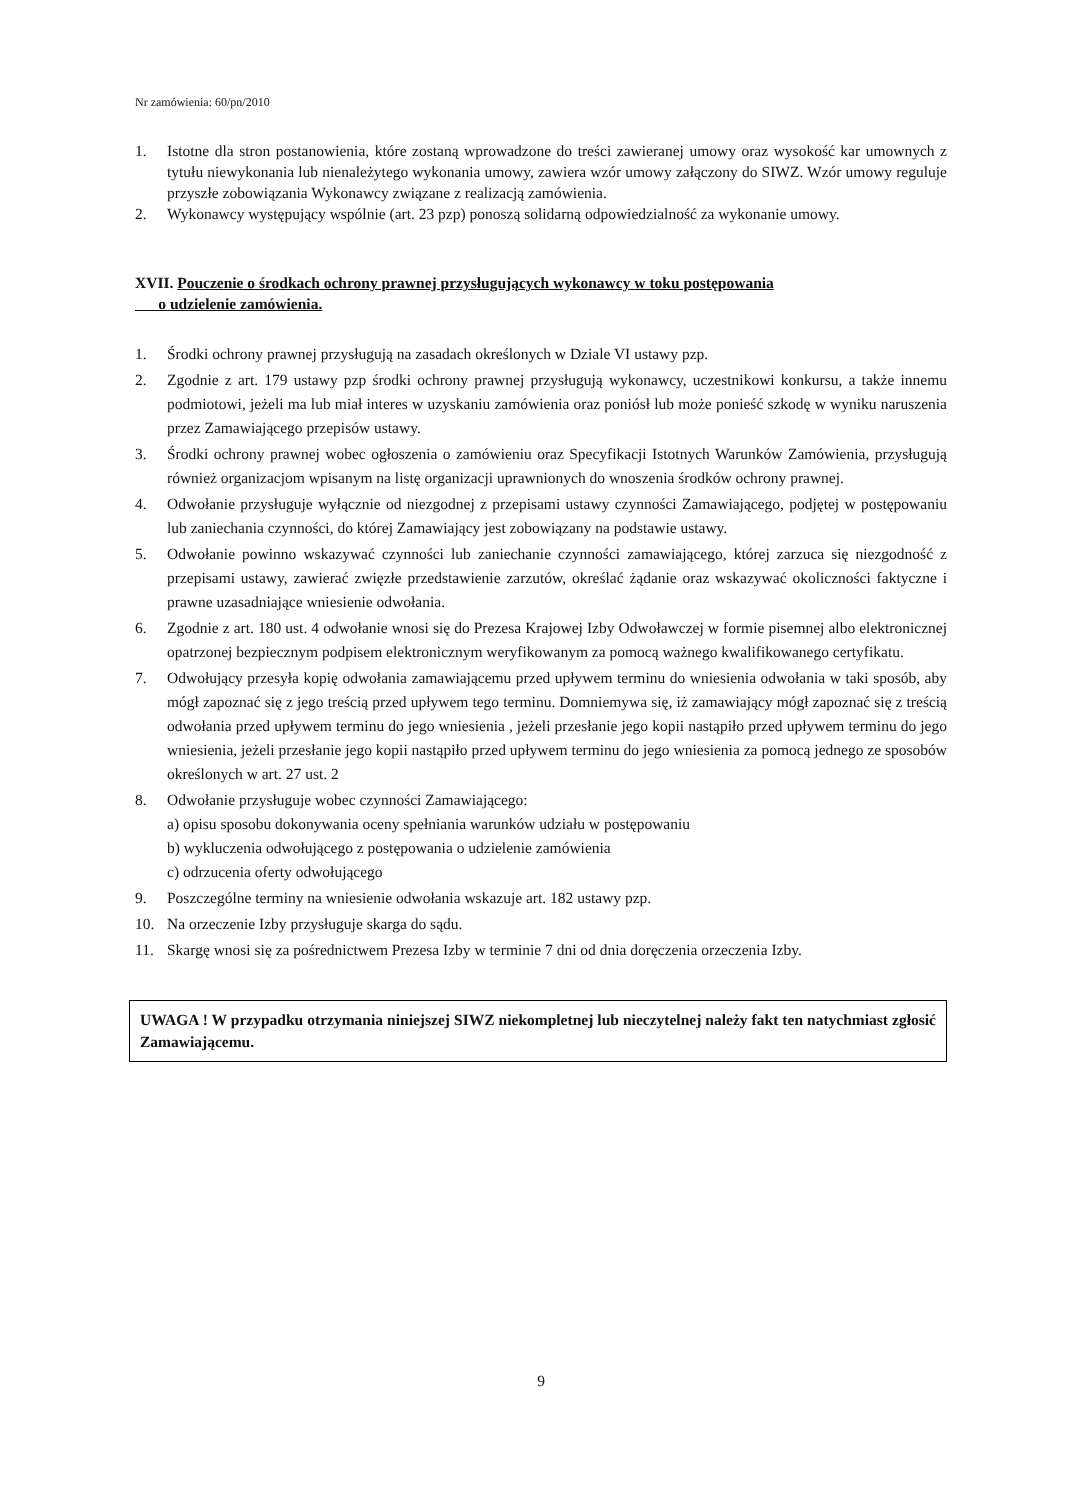Nr zamówienia: 60/pn/2010
1. Istotne dla stron postanowienia, które zostaną wprowadzone do treści zawieranej umowy oraz wysokość kar umownych z tytułu niewykonania lub nienależytego wykonania umowy, zawiera wzór umowy załączony do SIWZ. Wzór umowy reguluje przyszłe zobowiązania Wykonawcy związane z realizacją zamówienia.
2. Wykonawcy występujący wspólnie (art. 23 pzp) ponoszą solidarną odpowiedzialność za wykonanie umowy.
XVII. Pouczenie o środkach ochrony prawnej przysługujących wykonawcy w toku postępowania
o udzielenie zamówienia.
1. Środki ochrony prawnej przysługują na zasadach określonych w Dziale VI ustawy pzp.
2. Zgodnie z art. 179 ustawy pzp środki ochrony prawnej przysługują wykonawcy, uczestnikowi konkursu, a także innemu podmiotowi, jeżeli ma lub miał interes w uzyskaniu zamówienia oraz poniósł lub może ponieść szkodę w wyniku naruszenia przez Zamawiającego przepisów ustawy.
3. Środki ochrony prawnej wobec ogłoszenia o zamówieniu oraz Specyfikacji Istotnych Warunków Zamówienia, przysługują również organizacjom wpisanym na listę organizacji uprawnionych do wnoszenia środków ochrony prawnej.
4. Odwołanie przysługuje wyłącznie od niezgodnej z przepisami ustawy czynności Zamawiającego, podjętej w postępowaniu lub zaniechania czynności, do której Zamawiający jest zobowiązany na podstawie ustawy.
5. Odwołanie powinno wskazywać czynności lub zaniechanie czynności zamawiającego, której zarzuca się niezgodność z przepisami ustawy, zawierać zwięzłe przedstawienie zarzutów, określać żądanie oraz wskazywać okoliczności faktyczne i prawne uzasadniające wniesienie odwołania.
6. Zgodnie z art. 180 ust. 4 odwołanie wnosi się do Prezesa Krajowej Izby Odwoławczej w formie pisemnej albo elektronicznej opatrzonej bezpiecznym podpisem elektronicznym weryfikowanym za pomocą ważnego kwalifikowanego certyfikatu.
7. Odwołujący przesyła kopię odwołania zamawiającemu przed upływem terminu do wniesienia odwołania w taki sposób, aby mógł zapoznać się z jego treścią przed upływem tego terminu. Domniemywa się, iż zamawiający mógł zapoznać się z treścią odwołania przed upływem terminu do jego wniesienia , jeżeli przesłanie jego kopii nastąpiło przed upływem terminu do jego wniesienia, jeżeli przesłanie jego kopii nastąpiło przed upływem terminu do jego wniesienia za pomocą jednego ze sposobów określonych w art. 27 ust. 2
8. Odwołanie przysługuje wobec czynności Zamawiającego:
a) opisu sposobu dokonywania oceny spełniania warunków udziału w postępowaniu
b) wykluczenia odwołującego z postępowania o udzielenie zamówienia
c) odrzucenia oferty odwołującego
9. Poszczególne terminy na wniesienie odwołania wskazuje art. 182 ustawy pzp.
10. Na orzeczenie Izby przysługuje skarga do sądu.
11. Skargę wnosi się za pośrednictwem Prezesa Izby w terminie 7 dni od dnia doręczenia orzeczenia Izby.
UWAGA ! W przypadku otrzymania niniejszej SIWZ niekompletnej lub nieczytelnej należy fakt ten natychmiast zgłosić Zamawiającemu.
9